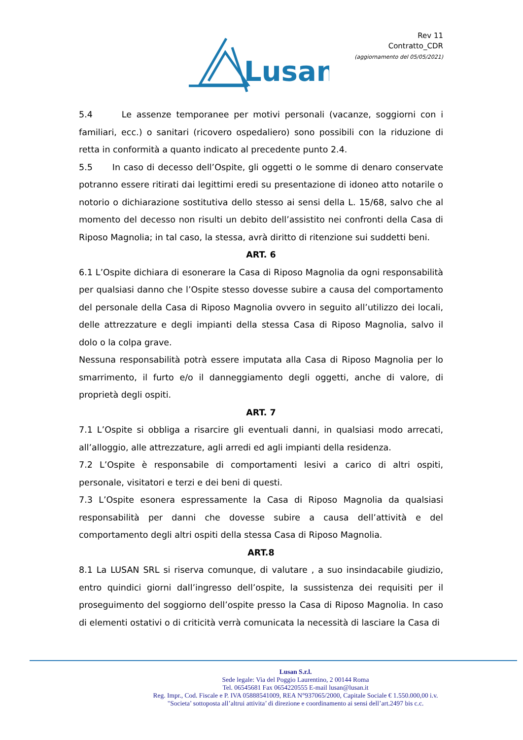Lusan
Rev 11
Contratto_CDR
(aggiornamento del 05/05/2021)
5.4 Le assenze temporanee per motivi personali (vacanze, soggiorni con i familiari, ecc.) o sanitari (ricovero ospedaliero) sono possibili con la riduzione di retta in conformità a quanto indicato al precedente punto 2.4.
5.5 In caso di decesso dell’Ospite, gli oggetti o le somme di denaro conservate potranno essere ritirati dai legittimi eredi su presentazione di idoneo atto notarile o notorio o dichiarazione sostitutiva dello stesso ai sensi della L. 15/68, salvo che al momento del decesso non risulti un debito dell’assistito nei confronti della Casa di Riposo Magnolia; in tal caso, la stessa, avrà diritto di ritenzione sui suddetti beni.
ART. 6
6.1 L’Ospite dichiara di esonerare la Casa di Riposo Magnolia da ogni responsabilità per qualsiasi danno che l’Ospite stesso dovesse subire a causa del comportamento del personale della Casa di Riposo Magnolia ovvero in seguito all’utilizzo dei locali, delle attrezzature e degli impianti della stessa Casa di Riposo Magnolia, salvo il dolo o la colpa grave.
Nessuna responsabilità potrà essere imputata alla Casa di Riposo Magnolia per lo smarrimento, il furto e/o il danneggiamento degli oggetti, anche di valore, di proprietà degli ospiti.
ART. 7
7.1 L’Ospite si obbliga a risarcire gli eventuali danni, in qualsiasi modo arrecati, all’alloggio, alle attrezzature, agli arredi ed agli impianti della residenza.
7.2 L’Ospite è responsabile di comportamenti lesivi a carico di altri ospiti, personale, visitatori e terzi e dei beni di questi.
7.3 L’Ospite esonera espressamente la Casa di Riposo Magnolia da qualsiasi responsabilità per danni che dovesse subire a causa dell’attività e del comportamento degli altri ospiti della stessa Casa di Riposo Magnolia.
ART.8
8.1 La LUSAN SRL si riserva comunque, di valutare , a suo insindacabile giudizio, entro quindici giorni dall’ingresso dell’ospite, la sussistenza dei requisiti per il proseguimento del soggiorno dell’ospite presso la Casa di Riposo Magnolia. In caso di elementi ostativi o di criticità verrà comunicata la necessità di lasciare la Casa di
Lusan S.r.l.
Sede legale: Via del Poggio Laurentino, 2 00144 Roma
Tel. 06545681 Fax 0654220555 E-mail lusan@lusan.it
Reg. Impr., Cod. Fiscale e P. IVA 05888541009, REA N°937065/2000, Capitale Sociale € 1.550.000,00 i.v.
"Societa’ sottoposta all’altrui attivita’ di direzione e coordinamento ai sensi dell’art.2497 bis c.c.